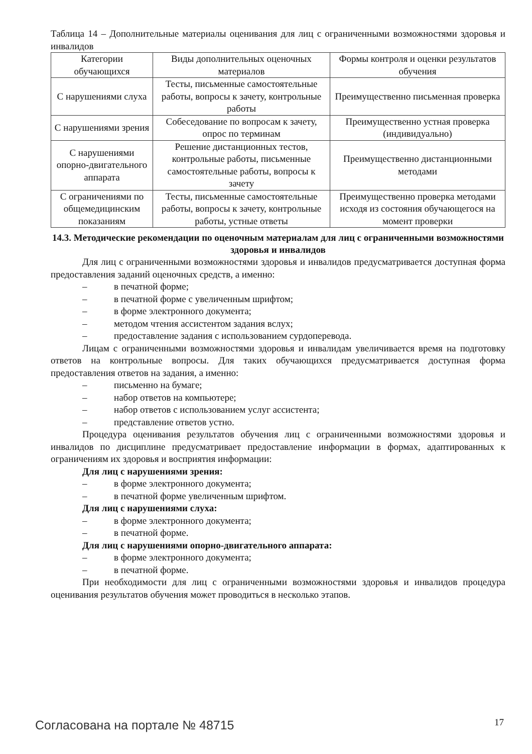Таблица 14 – Дополнительные материалы оценивания для лиц с ограниченными возможностями здоровья и инвалидов
| Категории обучающихся | Виды дополнительных оценочных материалов | Формы контроля и оценки результатов обучения |
| С нарушениями слуха | Тесты, письменные самостоятельные работы, вопросы к зачету, контрольные работы | Преимущественно письменная проверка |
| С нарушениями зрения | Собеседование по вопросам к зачету, опрос по терминам | Преимущественно устная проверка (индивидуально) |
| С нарушениями опорно-двигательного аппарата | Решение дистанционных тестов, контрольные работы, письменные самостоятельные работы, вопросы к зачету | Преимущественно дистанционными методами |
| С ограничениями по общемедицинским показаниям | Тесты, письменные самостоятельные работы, вопросы к зачету, контрольные работы, устные ответы | Преимущественно проверка методами исходя из состояния обучающегося на момент проверки |
14.3. Методические рекомендации по оценочным материалам для лиц с ограниченными возможностями здоровья и инвалидов
Для лиц с ограниченными возможностями здоровья и инвалидов предусматривается доступная форма предоставления заданий оценочных средств, а именно:
– в печатной форме;
– в печатной форме с увеличенным шрифтом;
– в форме электронного документа;
– методом чтения ассистентом задания вслух;
– предоставление задания с использованием сурдоперевода.
Лицам с ограниченными возможностями здоровья и инвалидам увеличивается время на подготовку ответов на контрольные вопросы. Для таких обучающихся предусматривается доступная форма предоставления ответов на задания, а именно:
– письменно на бумаге;
– набор ответов на компьютере;
– набор ответов с использованием услуг ассистента;
– представление ответов устно.
Процедура оценивания результатов обучения лиц с ограниченными возможностями здоровья и инвалидов по дисциплине предусматривает предоставление информации в формах, адаптированных к ограничениям их здоровья и восприятия информации:
Для лиц с нарушениями зрения:
– в форме электронного документа;
– в печатной форме увеличенным шрифтом.
Для лиц с нарушениями слуха:
– в форме электронного документа;
– в печатной форме.
Для лиц с нарушениями опорно-двигательного аппарата:
– в форме электронного документа;
– в печатной форме.
При необходимости для лиц с ограниченными возможностями здоровья и инвалидов процедура оценивания результатов обучения может проводиться в несколько этапов.
Согласована на портале № 48715 17